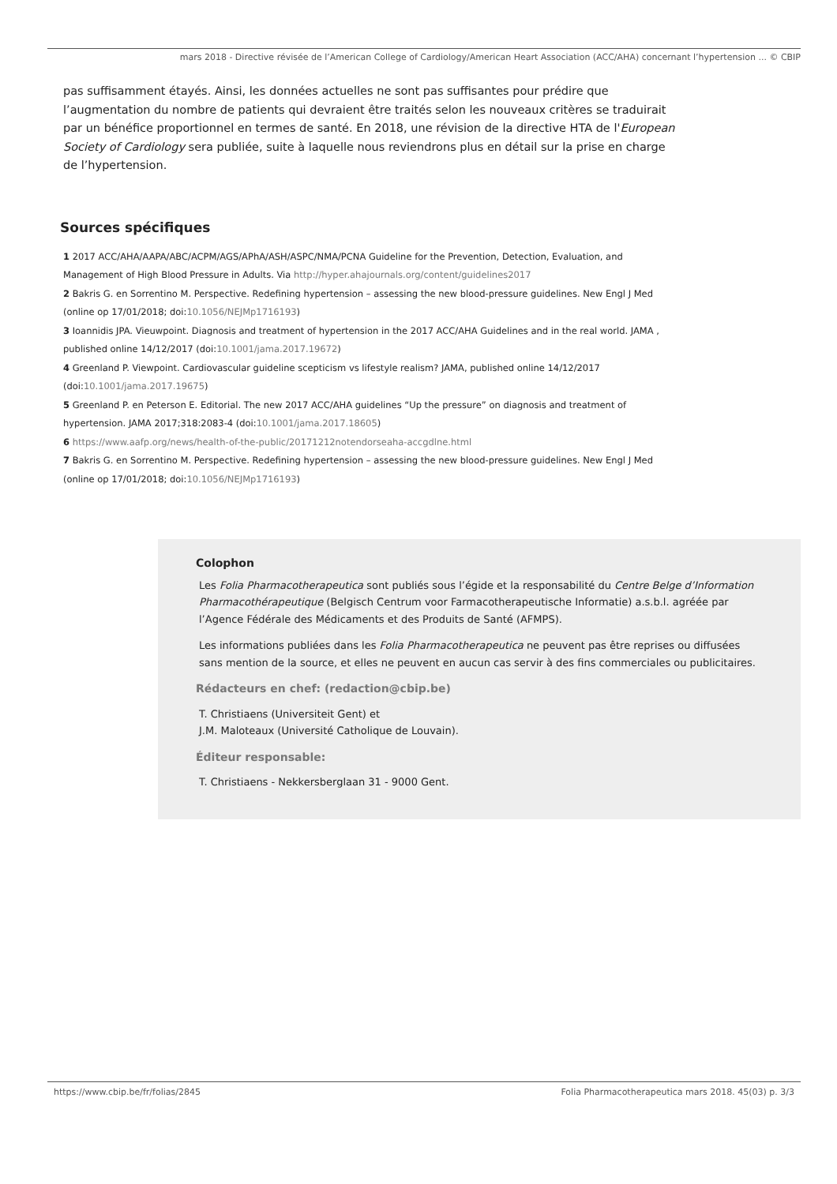mars 2018 - Directive révisée de l’American College of Cardiology/American Heart Association (ACC/AHA) concernant l’hypertension ... © CBIP
pas suffisamment étayés. Ainsi, les données actuelles ne sont pas suffisantes pour prédire que l’augmentation du nombre de patients qui devraient être traités selon les nouveaux critères se traduirait par un bénéfice proportionnel en termes de santé. En 2018, une révision de la directive HTA de l'European Society of Cardiology sera publiée, suite à laquelle nous reviendrons plus en détail sur la prise en charge de l’hypertension.
Sources spécifiques
1 2017 ACC/AHA/AAPA/ABC/ACPM/AGS/APhA/ASH/ASPC/NMA/PCNA Guideline for the Prevention, Detection, Evaluation, and Management of High Blood Pressure in Adults. Via http://hyper.ahajournals.org/content/guidelines2017
2 Bakris G. en Sorrentino M. Perspective. Redefining hypertension – assessing the new blood-pressure guidelines. New Engl J Med (online op 17/01/2018; doi:10.1056/NEJMp1716193)
3 Ioannidis JPA. Vieuwpoint. Diagnosis and treatment of hypertension in the 2017 ACC/AHA Guidelines and in the real world. JAMA , published online 14/12/2017 (doi:10.1001/jama.2017.19672)
4 Greenland P. Viewpoint. Cardiovascular guideline scepticism vs lifestyle realism? JAMA, published online 14/12/2017 (doi:10.1001/jama.2017.19675)
5 Greenland P. en Peterson E. Editorial. The new 2017 ACC/AHA guidelines “Up the pressure” on diagnosis and treatment of hypertension. JAMA 2017;318:2083-4 (doi:10.1001/jama.2017.18605)
6 https://www.aafp.org/news/health-of-the-public/20171212notendorseaha-accgdlne.html
7 Bakris G. en Sorrentino M. Perspective. Redefining hypertension – assessing the new blood-pressure guidelines. New Engl J Med (online op 17/01/2018; doi:10.1056/NEJMp1716193)
Colophon
Les Folia Pharmacotherapeutica sont publiés sous l’égide et la responsabilité du Centre Belge d’Information Pharmacothérapeutique (Belgisch Centrum voor Farmacotherapeutische Informatie) a.s.b.l. agréée par l’Agence Fédérale des Médicaments et des Produits de Santé (AFMPS).
Les informations publiées dans les Folia Pharmacotherapeutica ne peuvent pas être reprises ou diffusées sans mention de la source, et elles ne peuvent en aucun cas servir à des fins commerciales ou publicitaires.
Rédacteurs en chef: (redaction@cbip.be)
T. Christiaens (Universiteit Gent) et
J.M. Maloteaux (Université Catholique de Louvain).
Éditeur responsable:
T. Christiaens - Nekkersberglaan 31 - 9000 Gent.
https://www.cbip.be/fr/folias/2845 Folia Pharmacotherapeutica mars 2018. 45(03) p. 3/3